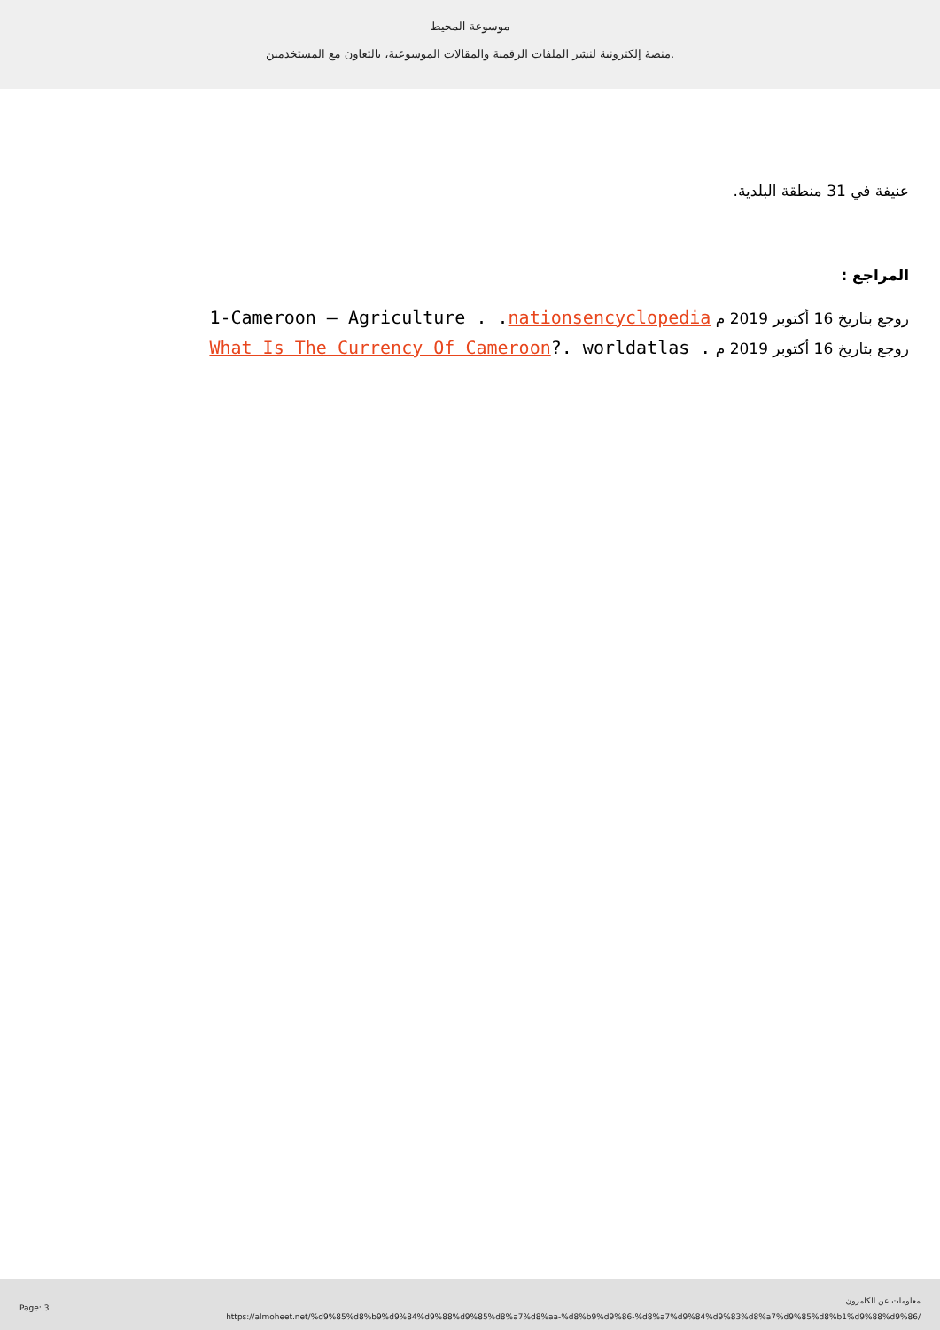موسوعة المحيط
منصة إلكترونية لنشر الملفات الرقمية والمقالات الموسوعية، بالتعاون مع المستخدمين.
عنيفة في 31 منطقة البلدية.
المراجع :
روجع بتاريخ 16 أكتوبر 2019 م 1-Cameroon – Agriculture . .nationsencyclopedia
روجع بتاريخ 16 أكتوبر 2019 م What Is The Currency Of Cameroon?. worldatlas .
Page: 3
معلومات عن الكامرون
https://almoheet.net/%d9%85%d8%b9%d9%84%d9%88%d9%85%d8%a7%d8%aa-%d8%b9%d9%86-%d8%a7%d9%84%d9%83%d8%a7%d9%85%d8%b1%d9%88%d9%86/